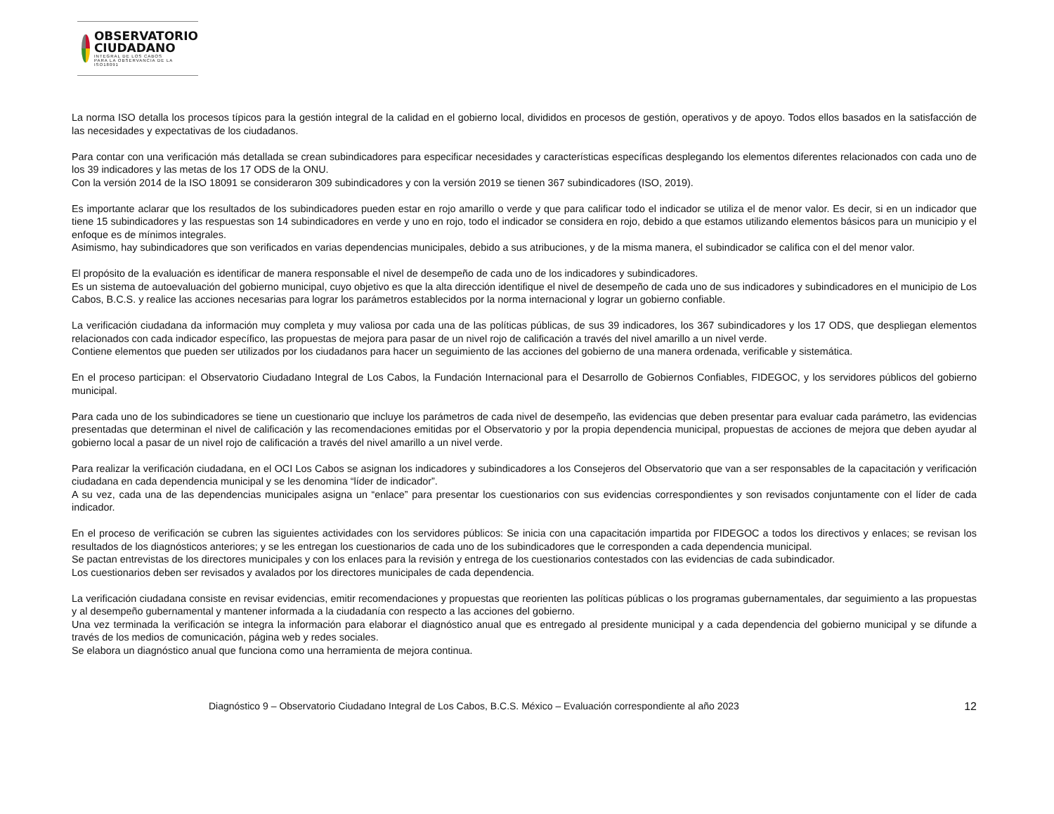OBSERVATORIO
CIUDADANO
INTEGRAL DE LOS CABOS
PARA LA OBSERVANCIA DE LA ISO18091
La norma ISO detalla los procesos típicos para la gestión integral de la calidad en el gobierno local, divididos en procesos de gestión, operativos y de apoyo. Todos ellos basados en la satisfacción de las necesidades y expectativas de los ciudadanos.
Para contar con una verificación más detallada se crean subindicadores para especificar necesidades y características específicas desplegando los elementos diferentes relacionados con cada uno de los 39 indicadores y las metas de los 17 ODS de la ONU.
Con la versión 2014 de la ISO 18091 se consideraron 309 subindicadores y con la versión 2019 se tienen 367 subindicadores (ISO, 2019).
Es importante aclarar que los resultados de los subindicadores pueden estar en rojo amarillo o verde y que para calificar todo el indicador se utiliza el de menor valor. Es decir, si en un indicador que tiene 15 subindicadores y las respuestas son 14 subindicadores en verde y uno en rojo, todo el indicador se considera en rojo, debido a que estamos utilizando elementos básicos para un municipio y el enfoque es de mínimos integrales.
Asimismo, hay subindicadores que son verificados en varias dependencias municipales, debido a sus atribuciones, y de la misma manera, el subindicador se califica con el del menor valor.
El propósito de la evaluación es identificar de manera responsable el nivel de desempeño de cada uno de los indicadores y subindicadores.
Es un sistema de autoevaluación del gobierno municipal, cuyo objetivo es que la alta dirección identifique el nivel de desempeño de cada uno de sus indicadores y subindicadores en el municipio de Los Cabos, B.C.S. y realice las acciones necesarias para lograr los parámetros establecidos por la norma internacional y lograr un gobierno confiable.
La verificación ciudadana da información muy completa y muy valiosa por cada una de las políticas públicas, de sus 39 indicadores, los 367 subindicadores y los 17 ODS, que despliegan elementos relacionados con cada indicador específico, las propuestas de mejora para pasar de un nivel rojo de calificación a través del nivel amarillo a un nivel verde.
Contiene elementos que pueden ser utilizados por los ciudadanos para hacer un seguimiento de las acciones del gobierno de una manera ordenada, verificable y sistemática.
En el proceso participan: el Observatorio Ciudadano Integral de Los Cabos, la Fundación Internacional para el Desarrollo de Gobiernos Confiables, FIDEGOC, y los servidores públicos del gobierno municipal.
Para cada uno de los subindicadores se tiene un cuestionario que incluye los parámetros de cada nivel de desempeño, las evidencias que deben presentar para evaluar cada parámetro, las evidencias presentadas que determinan el nivel de calificación y las recomendaciones emitidas por el Observatorio y por la propia dependencia municipal, propuestas de acciones de mejora que deben ayudar al gobierno local a pasar de un nivel rojo de calificación a través del nivel amarillo a un nivel verde.
Para realizar la verificación ciudadana, en el OCI Los Cabos se asignan los indicadores y subindicadores a los Consejeros del Observatorio que van a ser responsables de la capacitación y verificación ciudadana en cada dependencia municipal y se les denomina “líder de indicador”.
A su vez, cada una de las dependencias municipales asigna un “enlace” para presentar los cuestionarios con sus evidencias correspondientes y son revisados conjuntamente con el líder de cada indicador.
En el proceso de verificación se cubren las siguientes actividades con los servidores públicos: Se inicia con una capacitación impartida por FIDEGOC a todos los directivos y enlaces; se revisan los resultados de los diagnósticos anteriores; y se les entregan los cuestionarios de cada uno de los subindicadores que le corresponden a cada dependencia municipal.
Se pactan entrevistas de los directores municipales y con los enlaces para la revisión y entrega de los cuestionarios contestados con las evidencias de cada subindicador.
Los cuestionarios deben ser revisados y avalados por los directores municipales de cada dependencia.
La verificación ciudadana consiste en revisar evidencias, emitir recomendaciones y propuestas que reorienten las políticas públicas o los programas gubernamentales, dar seguimiento a las propuestas y al desempeño gubernamental y mantener informada a la ciudadanía con respecto a las acciones del gobierno.
Una vez terminada la verificación se integra la información para elaborar el diagnóstico anual que es entregado al presidente municipal y a cada dependencia del gobierno municipal y se difunde a través de los medios de comunicación, página web y redes sociales.
Se elabora un diagnóstico anual que funciona como una herramienta de mejora continua.
Diagnóstico 9 – Observatorio Ciudadano Integral de Los Cabos, B.C.S. México – Evaluación correspondiente al año 2023 12